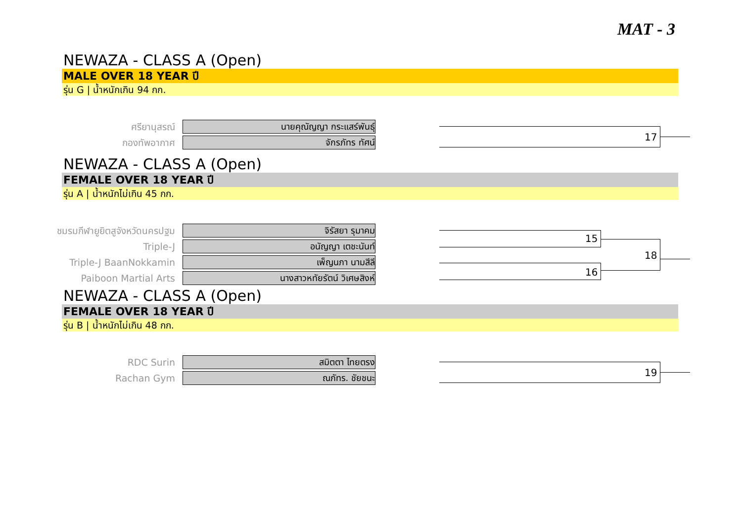MAT - 3
NEWAZA - CLASS A (Open)
MALE OVER 18 YEAR ปี
รุ่น G | น้ำหนักเกิน 94 กก.
ศรียานุสรณ์
นายคุณัญญา กระแสร์พันธุ์
กองทัพอากาศ
จักรภัทร ทัศน์
17
NEWAZA - CLASS A (Open)
FEMALE OVER 18 YEAR ปี
รุ่น A | น้ำหนักไม่เกิน 45 กก.
ชมรมกีฬายูยิตสูจังหวัดนครปฐม
จิรัสยา รุมาคม
Triple-J
อนัญญา เตชะนันท์
Triple-J BaanNokkamin
เพ็ญนภา นามสีลี
Paiboon Martial Arts
นางสาวหทัยรัตน์ วิเศษสิงห์
15
16
18
NEWAZA - CLASS A (Open)
FEMALE OVER 18 YEAR ปี
รุ่น B | น้ำหนักไม่เกิน 48 กก.
RDC Surin
สมิตตา ไทยตรง
Rachan Gym
ณภัทร. ชัยชนะ
19